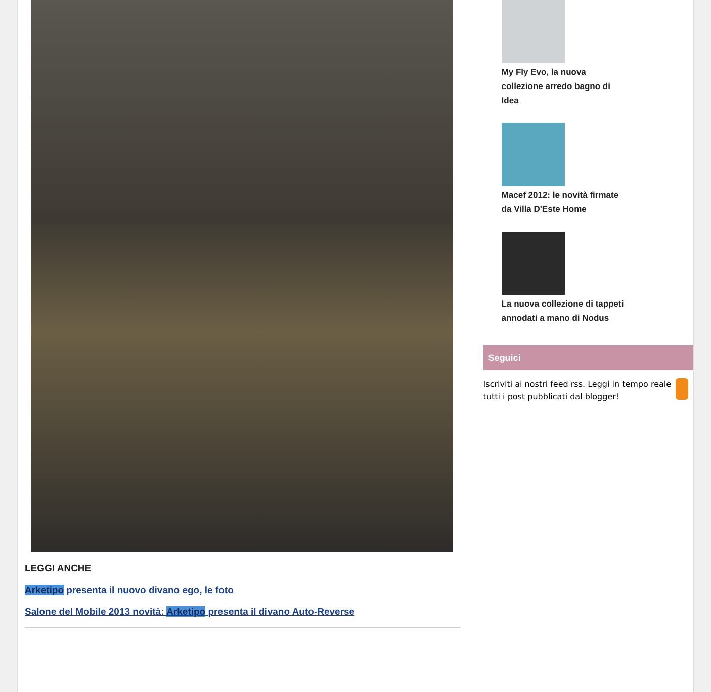LEGGI ANCHE
Arketipo presenta il nuovo divano ego, le foto
Salone del Mobile 2013 novità: Arketipo presenta il divano Auto-Reverse
My Fly Evo, la nuova collezione arredo bagno di Idea
Macef 2012: le novità firmate da Villa D'Este Home
La nuova collezione di tappeti annodati a mano di Nodus
Seguici
Iscriviti ai nostri feed rss. Leggi in tempo reale tutti i post pubblicati dal blogger!